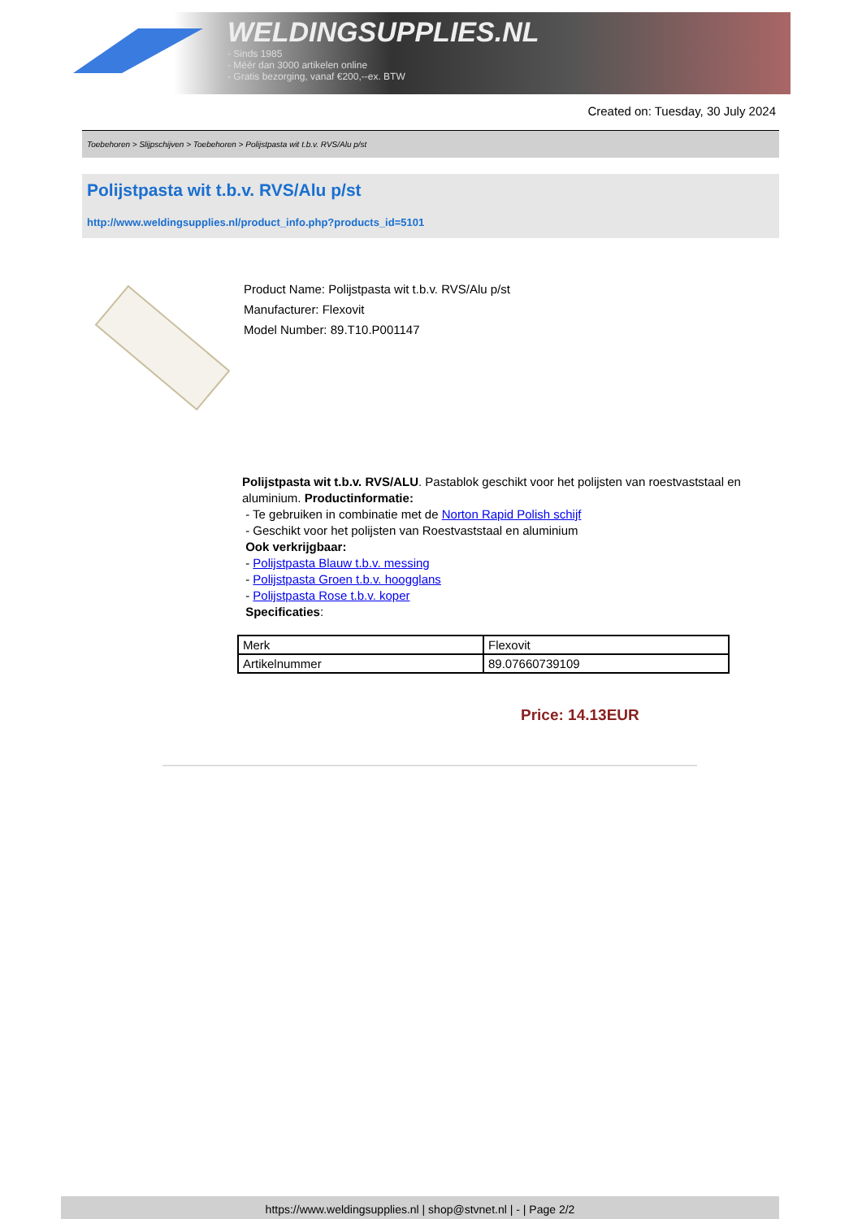WELDINGSUPPLIES.NL
- Sinds 1985
- Méér dan 3000 artikelen online
- Gratis bezorging, vanaf €200,--ex. BTW
Created on: Tuesday, 30 July 2024
Toebehoren > Slijpschijven > Toebehoren > Polijstpasta wit t.b.v. RVS/Alu p/st
Polijstpasta wit t.b.v. RVS/Alu p/st
http://www.weldingsupplies.nl/product_info.php?products_id=5101
Product Name: Polijstpasta wit t.b.v. RVS/Alu p/st
Manufacturer: Flexovit
Model Number: 89.T10.P001147
Polijstpasta wit t.b.v. RVS/ALU. Pastablok geschikt voor het polijsten van roestvaststaal en aluminium. Productinformatie:
- Te gebruiken in combinatie met de Norton Rapid Polish schijf
- Geschikt voor het polijsten van Roestvaststaal en aluminium
Ook verkrijgbaar:
- Polijstpasta Blauw t.b.v. messing
- Polijstpasta Groen t.b.v. hoogglans
- Polijstpasta Rose t.b.v. koper
Specificaties:
| Merk | Flexovit |
| Artikelnummer | 89.07660739109 |
Price: 14.13EUR
https://www.weldingsupplies.nl | shop@stvnet.nl | - | Page 2/2